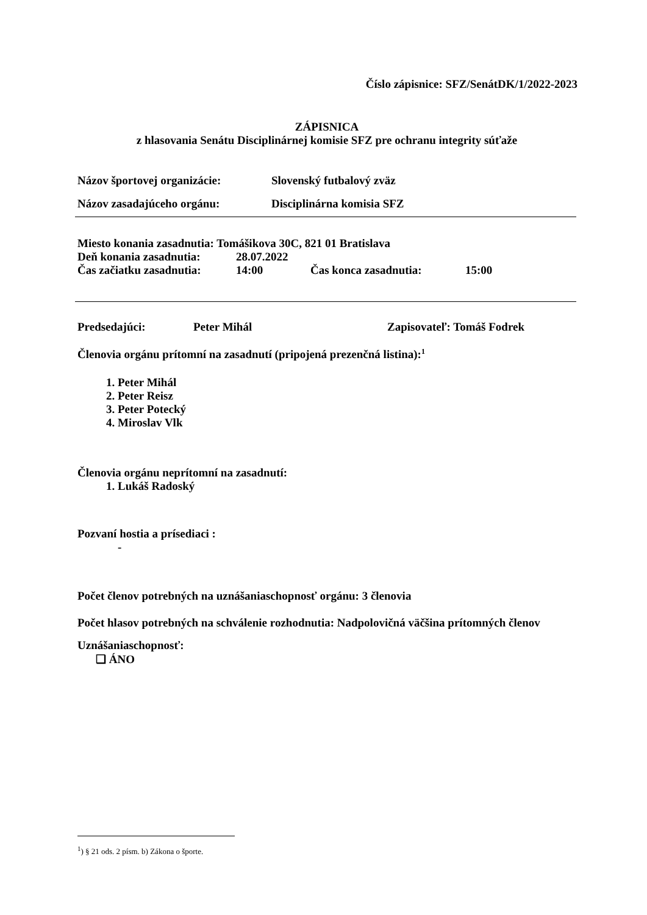Číslo zápisnice: SFZ/SenátDK/1/2022-2023
ZÁPISNICA
z hlasovania Senátu Disciplinárnej komisie SFZ pre ochranu integrity súťaže
Názov športovej organizácie: Slovenský futbalový zväz
Názov zasadajúceho orgánu: Disciplinárna komisia SFZ
Miesto konania zasadnutia: Tomášikova 30C, 821 01 Bratislava
Deň konania zasadnutia: 28.07.2022
Čas začiatku zasadnutia: 14:00 Čas konca zasadnutia: 15:00
Predsedajúci: Peter Mihál Zapisovateľ: Tomáš Fodrek
Členovia orgánu prítomní na zasadnutí (pripojená prezenčná listina):<sup>1</sup>
1. Peter Mihál
2. Peter Reisz
3. Peter Potecký
4. Miroslav Vlk
Členovia orgánu neprítomní na zasadnutí:
1. Lukáš Radoský
Pozvaní hostia a prísediaci :
-
Počet členov potrebných na uznášaniaschopnosť orgánu: 3 členovia
Počet hlasov potrebných na schválenie rozhodnutia: Nadpolovičná väčšina prítomných členov
Uznášaniaschopnosť:
❑ ÁNO
<sup>1</sup>) § 21 ods. 2 písm. b) Zákona o športe.